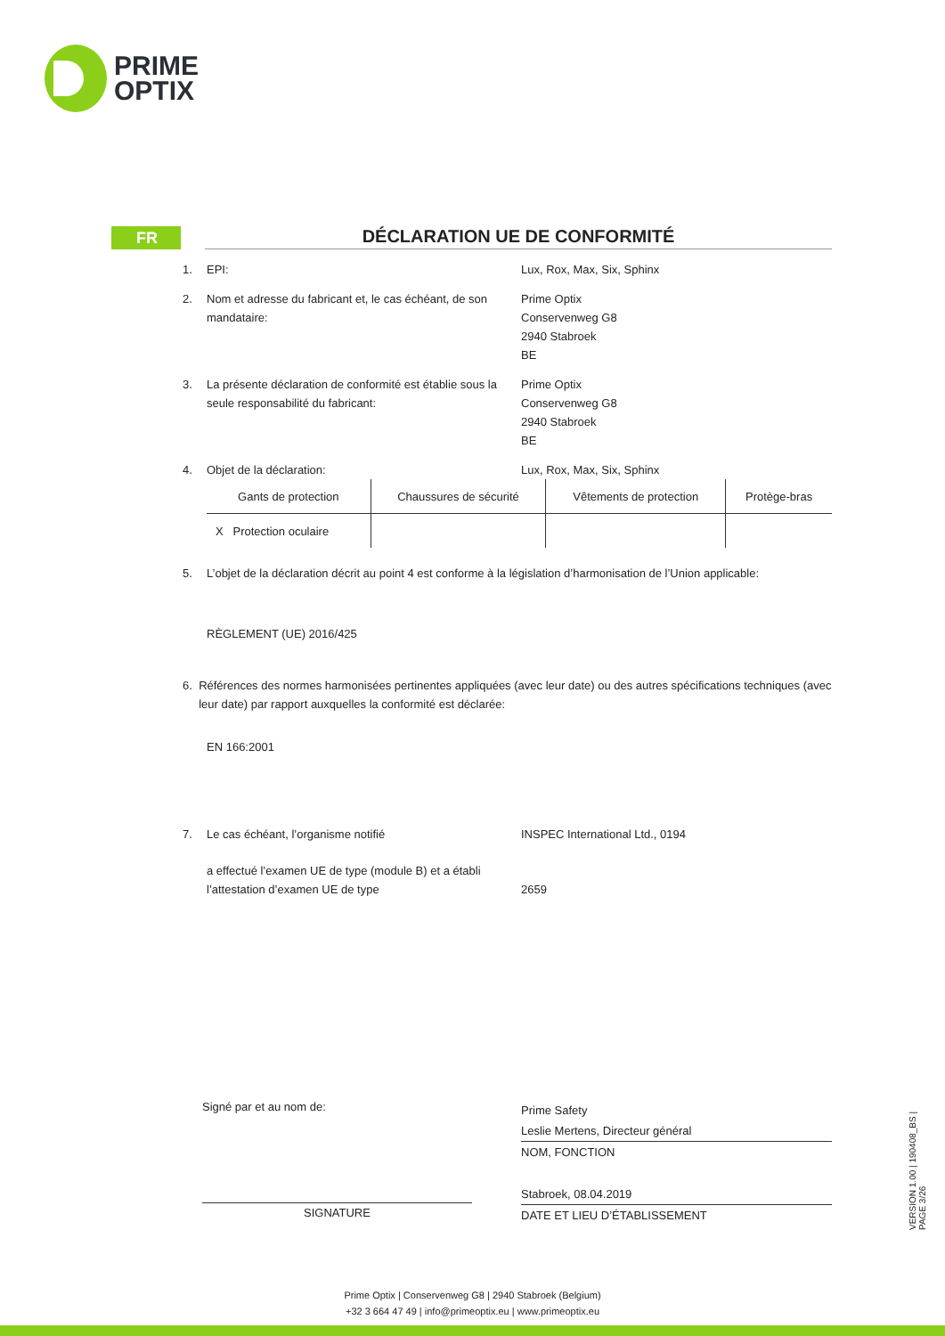PRIME
OPTIX
FR
DÉCLARATION UE DE CONFORMITÉ
1. EPI: Lux, Rox, Max, Six, Sphinx
2. Nom et adresse du fabricant et, le cas échéant, de son mandataire:
Prime Optix
Conservenweg G8
2940 Stabroek
BE
3. La présente déclaration de conformité est établie sous la seule responsabilité du fabricant:
Prime Optix
Conservenweg G8
2940 Stabroek
BE
4. Objet de la déclaration: Lux, Rox, Max, Six, Sphinx
| Gants de protection | Chaussures de sécurité | Vêtements de protection | Protège-bras |
| X Protection oculaire | | | |
5. L’objet de la déclaration décrit au point 4 est conforme à la législation d’harmonisation de l’Union applicable:
RÈGLEMENT (UE) 2016/425
6. Références des normes harmonisées pertinentes appliquées (avec leur date) ou des autres spécifications techniques (avec leur date) par rapport auxquelles la conformité est déclarée:
EN 166:2001
7. Le cas échéant, l’organisme notifié INSPEC International Ltd., 0194
a effectué l’examen UE de type (module B) et a établi l’attestation d’examen UE de type
2659
Signé par et au nom de:
SIGNATURE
Prime Safety
Leslie Mertens, Directeur général
NOM, FONCTION
Stabroek, 08.04.2019
DATE ET LIEU D’ÉTABLISSEMENT
VERSION 1.00 | 190408_BS | PAGE 3/26
Prime Optix | Conservenweg G8 | 2940 Stabroek (Belgium)
+32 3 664 47 49 | info@primeoptix.eu | www.primeoptix.eu